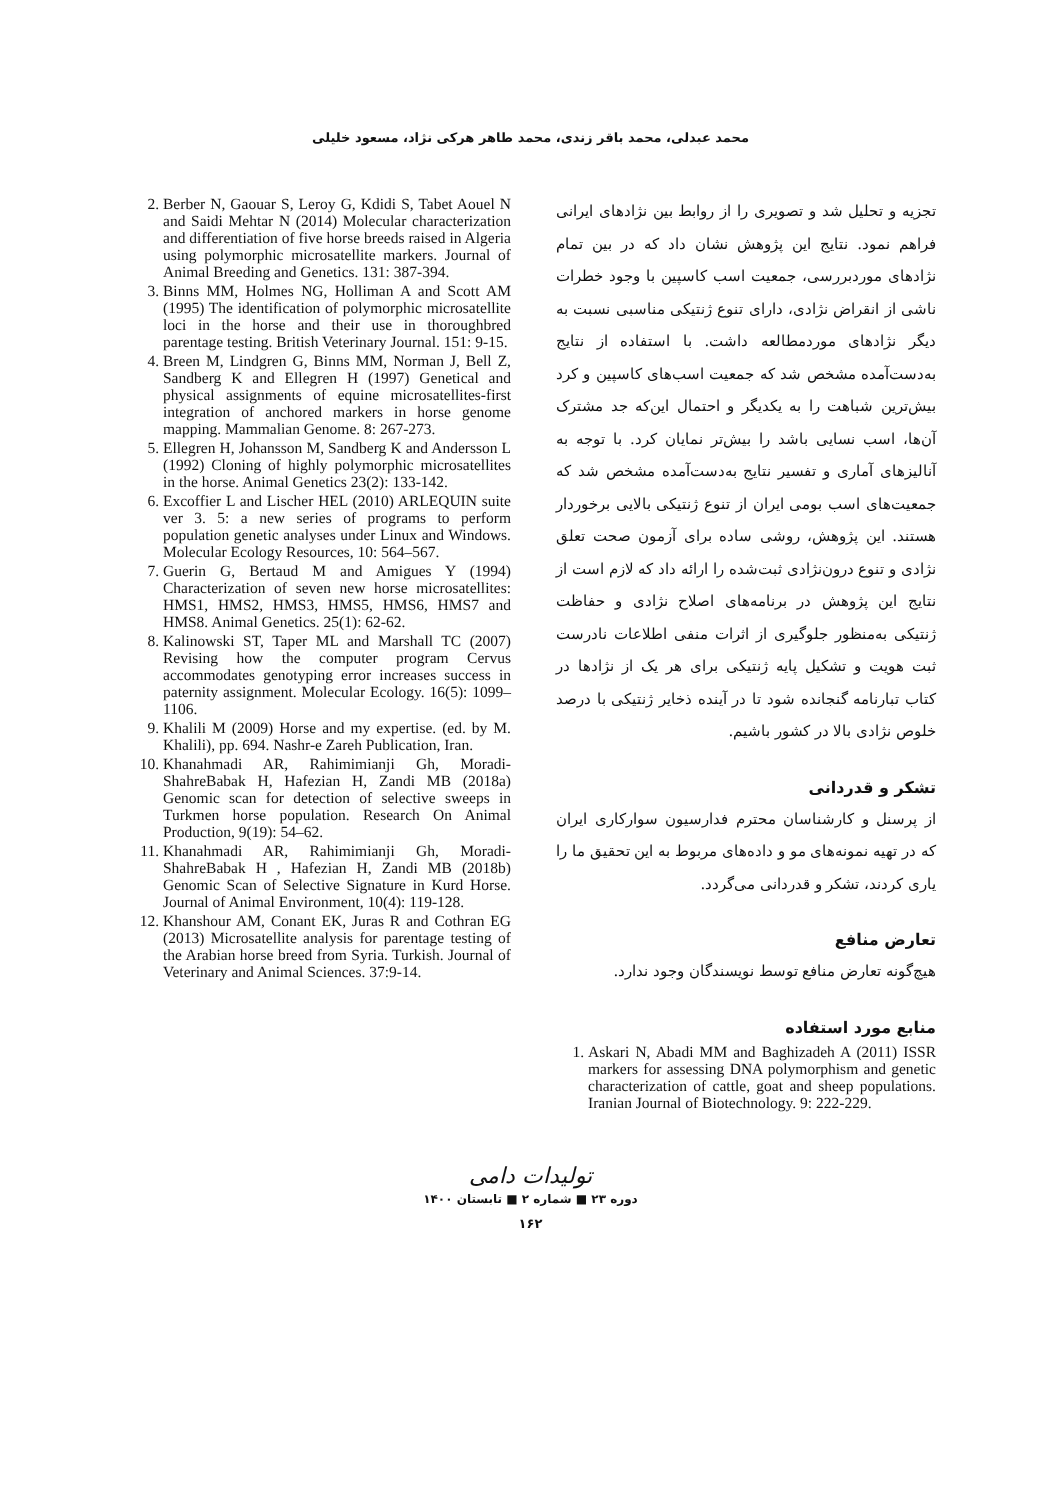محمد عبدلی، محمد باقر زندی، محمد طاهر هرکی نژاد، مسعود خلیلی
تجزیه و تحلیل شد و تصویری را از روابط بین نژادهای ایرانی فراهم نمود. نتایج این پژوهش نشان داد که در بین تمام نژادهای موردبررسی، جمعیت اسب کاسپین با وجود خطرات ناشی از انقراض نژادی، دارای تنوع ژنتیکی مناسبی نسبت به دیگر نژادهای موردمطالعه داشت. با استفاده از نتایج به‌دست‌آمده مشخص شد که جمعیت اسب‌های کاسپین و کرد بیش‌ترین شباهت را به یکدیگر و احتمال این‌که جد مشترک آن‌ها، اسب نسایی باشد را بیش‌تر نمایان کرد. با توجه به آنالیزهای آماری و تفسیر نتایج به‌دست‌آمده مشخص شد که جمعیت‌های اسب بومی ایران از تنوع ژنتیکی بالایی برخوردار هستند. این پژوهش، روشی ساده برای آزمون صحت تعلق نژادی و تنوع درون‌نژادی ثبت‌شده را ارائه داد که لازم است از نتایج این پژوهش در برنامه‌های اصلاح نژادی و حفاظت ژنتیکی به‌منظور جلوگیری از اثرات منفی اطلاعات نادرست ثبت هویت و تشکیل پایه ژنتیکی برای هر یک از نژادها در کتاب تبارنامه گنجانده شود تا در آینده ذخایر ژنتیکی با درصد خلوص نژادی بالا در کشور باشیم.
تشکر و قدردانی
از پرسنل و کارشناسان محترم فدارسیون سوارکاری ایران که در تهیه نمونه‌های مو و داده‌های مربوط به این تحقیق ما را یاری کردند، تشکر و قدردانی می‌گردد.
تعارض منافع
هیچ‌گونه تعارض منافع توسط نویسندگان وجود ندارد.
منابع مورد استفاده
1. Askari N, Abadi MM and Baghizadeh A (2011) ISSR markers for assessing DNA polymorphism and genetic characterization of cattle, goat and sheep populations. Iranian Journal of Biotechnology. 9: 222-229.
2. Berber N, Gaouar S, Leroy G, Kdidi S, Tabet Aouel N and Saidi Mehtar N (2014) Molecular characterization and differentiation of five horse breeds raised in Algeria using polymorphic microsatellite markers. Journal of Animal Breeding and Genetics. 131: 387-394.
3. Binns MM, Holmes NG, Holliman A and Scott AM (1995) The identification of polymorphic microsatellite loci in the horse and their use in thoroughbred parentage testing. British Veterinary Journal. 151: 9-15.
4. Breen M, Lindgren G, Binns MM, Norman J, Bell Z, Sandberg K and Ellegren H (1997) Genetical and physical assignments of equine microsatellites-first integration of anchored markers in horse genome mapping. Mammalian Genome. 8: 267-273.
5. Ellegren H, Johansson M, Sandberg K and Andersson L (1992) Cloning of highly polymorphic microsatellites in the horse. Animal Genetics 23(2): 133-142.
6. Excoffier L and Lischer HEL (2010) ARLEQUIN suite ver 3. 5: a new series of programs to perform population genetic analyses under Linux and Windows. Molecular Ecology Resources, 10: 564–567.
7. Guerin G, Bertaud M and Amigues Y (1994) Characterization of seven new horse microsatellites: HMS1, HMS2, HMS3, HMS5, HMS6, HMS7 and HMS8. Animal Genetics. 25(1): 62-62.
8. Kalinowski ST, Taper ML and Marshall TC (2007) Revising how the computer program Cervus accommodates genotyping error increases success in paternity assignment. Molecular Ecology. 16(5): 1099–1106.
9. Khalili M (2009) Horse and my expertise. (ed. by M. Khalili), pp. 694. Nashr-e Zareh Publication, Iran.
10. Khanahmadi AR, Rahimimianji Gh, Moradi-ShahreBabak H, Hafezian H, Zandi MB (2018a) Genomic scan for detection of selective sweeps in Turkmen horse population. Research On Animal Production, 9(19): 54–62.
11. Khanahmadi AR, Rahimimianji Gh, Moradi-ShahreBabak H , Hafezian H, Zandi MB (2018b) Genomic Scan of Selective Signature in Kurd Horse. Journal of Animal Environment, 10(4): 119-128.
12. Khanshour AM, Conant EK, Juras R and Cothran EG (2013) Microsatellite analysis for parentage testing of the Arabian horse breed from Syria. Turkish. Journal of Veterinary and Animal Sciences. 37:9-14.
تولیدات دامی
دوره ۲۳ ■ شماره ۲ ■ تابستان ۱۴۰۰
۱۶۲